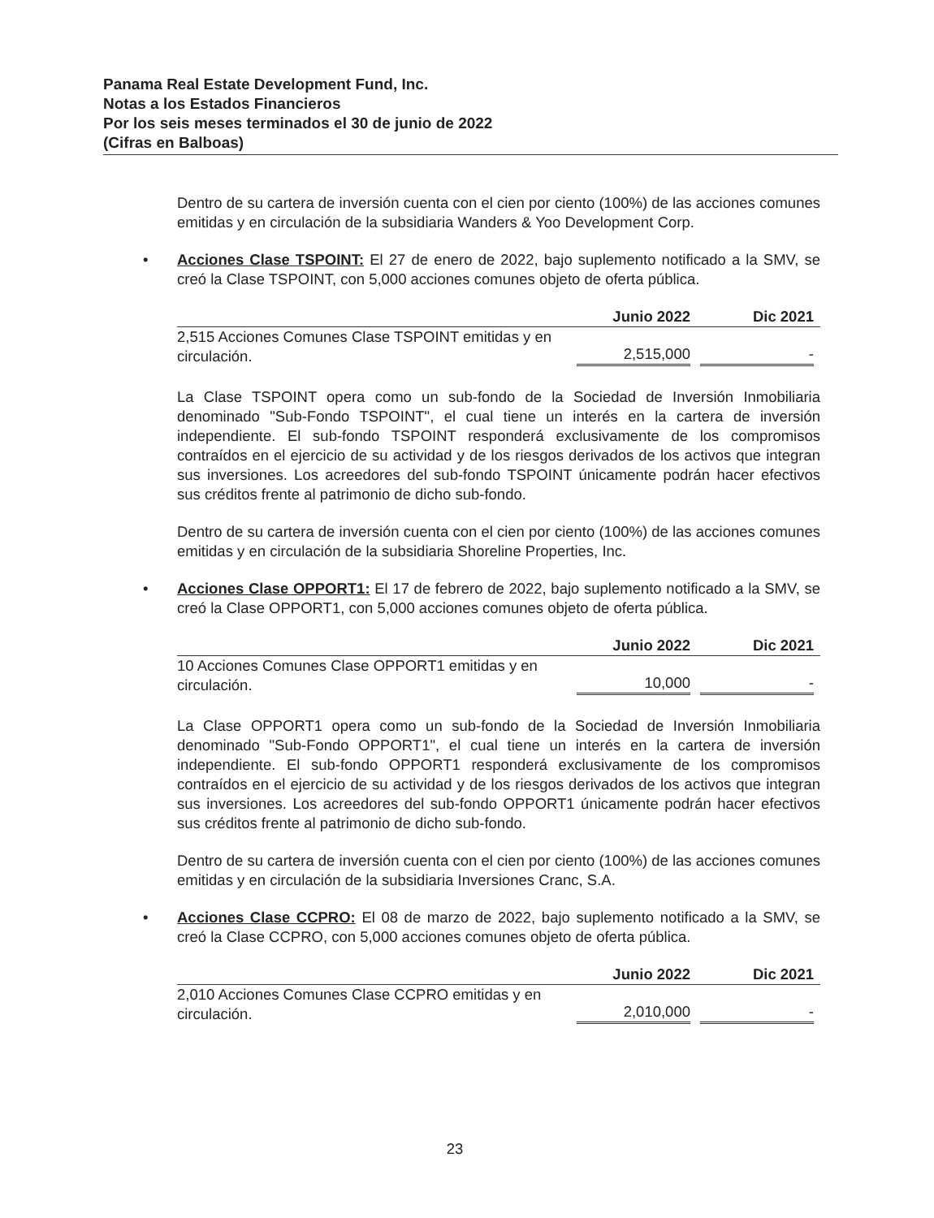Panama Real Estate Development Fund, Inc.
Notas a los Estados Financieros
Por los seis meses terminados el 30 de junio de 2022
(Cifras en Balboas)
Dentro de su cartera de inversión cuenta con el cien por ciento (100%) de las acciones comunes emitidas y en circulación de la subsidiaria Wanders & Yoo Development Corp.
• Acciones Clase TSPOINT: El 27 de enero de 2022, bajo suplemento notificado a la SMV, se creó la Clase TSPOINT, con 5,000 acciones comunes objeto de oferta pública.
| | Junio 2022 | Dic 2021 |
| --- | --- | --- |
| 2,515 Acciones Comunes Clase TSPOINT emitidas y en circulación. | 2,515,000 | - |
La Clase TSPOINT opera como un sub-fondo de la Sociedad de Inversión Inmobiliaria denominado "Sub-Fondo TSPOINT", el cual tiene un interés en la cartera de inversión independiente. El sub-fondo TSPOINT responderá exclusivamente de los compromisos contraídos en el ejercicio de su actividad y de los riesgos derivados de los activos que integran sus inversiones. Los acreedores del sub-fondo TSPOINT únicamente podrán hacer efectivos sus créditos frente al patrimonio de dicho sub-fondo.
Dentro de su cartera de inversión cuenta con el cien por ciento (100%) de las acciones comunes emitidas y en circulación de la subsidiaria Shoreline Properties, Inc.
• Acciones Clase OPPORT1: El 17 de febrero de 2022, bajo suplemento notificado a la SMV, se creó la Clase OPPORT1, con 5,000 acciones comunes objeto de oferta pública.
| | Junio 2022 | Dic 2021 |
| --- | --- | --- |
| 10 Acciones Comunes Clase OPPORT1 emitidas y en circulación. | 10,000 | - |
La Clase OPPORT1 opera como un sub-fondo de la Sociedad de Inversión Inmobiliaria denominado "Sub-Fondo OPPORT1", el cual tiene un interés en la cartera de inversión independiente. El sub-fondo OPPORT1 responderá exclusivamente de los compromisos contraídos en el ejercicio de su actividad y de los riesgos derivados de los activos que integran sus inversiones. Los acreedores del sub-fondo OPPORT1 únicamente podrán hacer efectivos sus créditos frente al patrimonio de dicho sub-fondo.
Dentro de su cartera de inversión cuenta con el cien por ciento (100%) de las acciones comunes emitidas y en circulación de la subsidiaria Inversiones Cranc, S.A.
• Acciones Clase CCPRO: El 08 de marzo de 2022, bajo suplemento notificado a la SMV, se creó la Clase CCPRO, con 5,000 acciones comunes objeto de oferta pública.
| | Junio 2022 | Dic 2021 |
| --- | --- | --- |
| 2,010 Acciones Comunes Clase CCPRO emitidas y en circulación. | 2,010,000 | - |
23